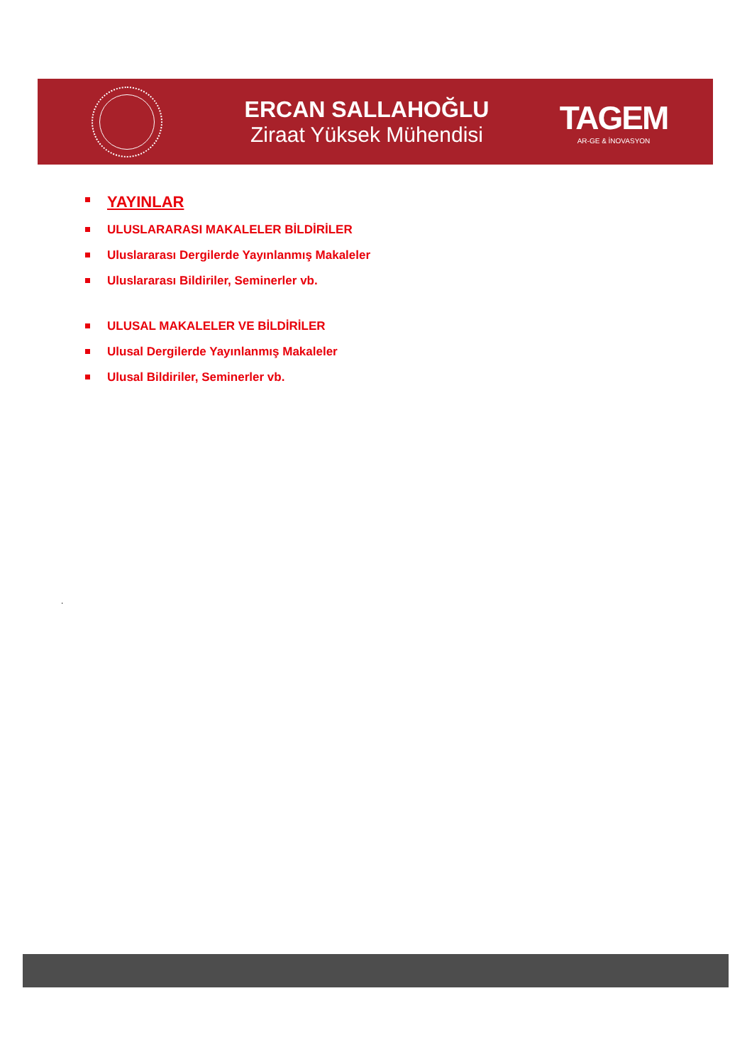ERCAN SALLAHOĞLU
Ziraat Yüksek Mühendisi
TAGEM
AR-GE & İNOVASYON
YAYINLAR
ULUSLARARASI MAKALELER BİLDİRİLER
Uluslararası Dergilerde Yayınlanmış Makaleler
Uluslararası Bildiriler, Seminerler vb.
ULUSAL MAKALELER VE BİLDİRİLER
Ulusal Dergilerde Yayınlanmış Makaleler
Ulusal Bildiriler, Seminerler vb.
.